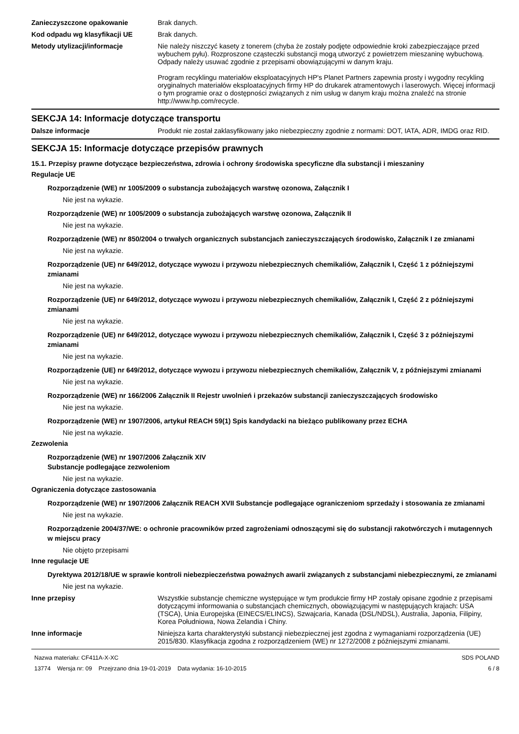Zanieczyszczone opakowanie Brak danych.
Kod odpadu wg klasyfikacji UE Brak danych.
Metody utylizacji/informacje Nie należy niszczyć kasety z tonerem (chyba że zostały podjęte odpowiednie kroki zabezpieczające przed wybuchem pyłu). Rozproszone cząsteczki substancji mogą utworzyć z powietrzem mieszaninę wybuchową. Odpady należy usuwać zgodnie z przepisami obowiązującymi w danym kraju.
Program recyklingu materiałów eksploatacyjnych HP's Planet Partners zapewnia prosty i wygodny recykling oryginalnych materiałów eksploatacyjnych firmy HP do drukarek atramentowych i laserowych. Więcej informacji o tym programie oraz o dostępności związanych z nim usług w danym kraju można znaleźć na stronie http://www.hp.com/recycle.
SEKCJA 14: Informacje dotyczące transportu
Dalsze informacje Produkt nie został zaklasyfikowany jako niebezpieczny zgodnie z normami: DOT, IATA, ADR, IMDG oraz RID.
SEKCJA 15: Informacje dotyczące przepisów prawnych
15.1. Przepisy prawne dotyczące bezpieczeństwa, zdrowia i ochrony środowiska specyficzne dla substancji i mieszaniny
Regulacje UE
Rozporządzenie (WE) nr 1005/2009 o substancja zubożających warstwę ozonowa, Załącznik I
Nie jest na wykazie.
Rozporządzenie (WE) nr 1005/2009 o substancja zubożających warstwę ozonowa, Załącznik II
Nie jest na wykazie.
Rozporządzenie (WE) nr 850/2004 o trwałych organicznych substancjach zanieczyszczających środowisko, Załącznik I ze zmianami
Nie jest na wykazie.
Rozporządzenie (UE) nr 649/2012, dotyczące wywozu i przywozu niebezpiecznych chemikaliów, Załącznik I, Część 1 z późniejszymi zmianami
Nie jest na wykazie.
Rozporządzenie (UE) nr 649/2012, dotyczące wywozu i przywozu niebezpiecznych chemikaliów, Załącznik I, Część 2 z późniejszymi zmianami
Nie jest na wykazie.
Rozporządzenie (UE) nr 649/2012, dotyczące wywozu i przywozu niebezpiecznych chemikaliów, Załącznik I, Część 3 z późniejszymi zmianami
Nie jest na wykazie.
Rozporządzenie (UE) nr 649/2012, dotyczące wywozu i przywozu niebezpiecznych chemikaliów, Załącznik V, z późniejszymi zmianami
Nie jest na wykazie.
Rozporządzenie (WE) nr 166/2006 Załącznik II Rejestr uwolnień i przekazów substancji zanieczyszczających środowisko
Nie jest na wykazie.
Rozporządzenie (WE) nr 1907/2006, artykuł REACH 59(1) Spis kandydacki na bieżąco publikowany przez ECHA
Nie jest na wykazie.
Zezwolenia
Rozporządzenie (WE) nr 1907/2006 Załącznik XIV
Substancje podlegające zezwoleniom
Nie jest na wykazie.
Ograniczenia dotyczące zastosowania
Rozporządzenie (WE) nr 1907/2006 Załącznik REACH XVII Substancje podlegające ograniczeniom sprzedaży i stosowania ze zmianami
Nie jest na wykazie.
Rozporządzenie 2004/37/WE: o ochronie pracowników przed zagrożeniami odnoszącymi się do substancji rakotwórczych i mutagennych w miejscu pracy
Nie objęto przepisami
Inne regulacje UE
Dyrektywa 2012/18/UE w sprawie kontroli niebezpieczeństwa poważnych awarii związanych z substancjami niebezpiecznymi, ze zmianami
Nie jest na wykazie.
Inne przepisy Wszystkie substancje chemiczne występujące w tym produkcie firmy HP zostały opisane zgodnie z przepisami dotyczącymi informowania o substancjach chemicznych, obowiązującymi w następujących krajach: USA (TSCA), Unia Europejska (EINECS/ELINCS), Szwajcaria, Kanada (DSL/NDSL), Australia, Japonia, Filipiny, Korea Południowa, Nowa Zelandia i Chiny.
Inne informacje Niniejsza karta charakterystyki substancji niebezpiecznej jest zgodna z wymaganiami rozporządzenia (UE) 2015/830. Klasyfikacja zgodna z rozporządzeniem (WE) nr 1272/2008 z późniejszymi zmianami.
Nazwa materiału: CF411A-X-XC
13774 Wersja nr: 09 Przejrzano dnia 19-01-2019 Data wydania: 16-10-2015
SDS POLAND
6 / 8